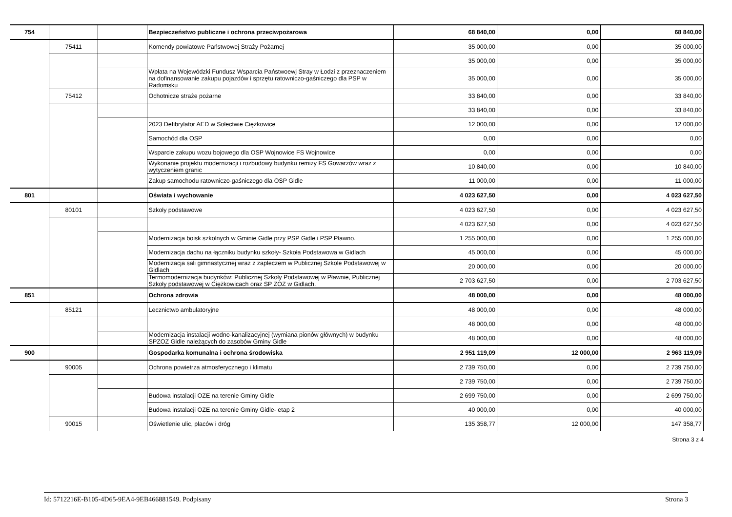| 754 | | | Bezpieczeństwo publiczne i ochrona przeciwpożarowa | 68 840,00 | 0,00 | 68 840,00 |
| | 75411 | | Komendy powiatowe Państwowej Straży Pożarnej | 35 000,00 | 0,00 | 35 000,00 |
| | | | | 35 000,00 | 0,00 | 35 000,00 |
| | | | Wpłata na Wojewódzki Fundusz Wsparcia Państwoewj Stray w Łodzi z przeznaczeniem na dofinansowanie zakupu pojazdów i sprzętu ratowniczo-gaśniczego dla PSP w Radomsku | 35 000,00 | 0,00 | 35 000,00 |
| | 75412 | | Ochotnicze straże pożarne | 33 840,00 | 0,00 | 33 840,00 |
| | | | | 33 840,00 | 0,00 | 33 840,00 |
| | | | 2023 Defibrylator AED w Sołectwie Ciężkowice | 12 000,00 | 0,00 | 12 000,00 |
| | | | Samochód dla OSP | 0,00 | 0,00 | 0,00 |
| | | | Wsparcie zakupu wozu bojowego dla OSP Wojnowice FS Wojnowice | 0,00 | 0,00 | 0,00 |
| | | | Wykonanie projektu modernizacji i rozbudowy budynku remizy FS Gowarzów wraz z wytyczeniem granic | 10 840,00 | 0,00 | 10 840,00 |
| | | | Zakup samochodu ratowniczo-gaśniczego dla OSP Gidle | 11 000,00 | 0,00 | 11 000,00 |
| 801 | | | Oświata i wychowanie | 4 023 627,50 | 0,00 | 4 023 627,50 |
| | 80101 | | Szkoły podstawowe | 4 023 627,50 | 0,00 | 4 023 627,50 |
| | | | | 4 023 627,50 | 0,00 | 4 023 627,50 |
| | | | Modernizacja boisk szkolnych w Gminie Gidle przy PSP Gidle i PSP Pławno. | 1 255 000,00 | 0,00 | 1 255 000,00 |
| | | | Modernizacja dachu na łączniku budynku szkoły- Szkoła Podstawowa w Gidlach | 45 000,00 | 0,00 | 45 000,00 |
| | | | Modernizacja sali gimnastycznej wraz z zapleczem w Publicznej Szkole Podstawowej w Gidlach | 20 000,00 | 0,00 | 20 000,00 |
| | | | Termomodernizacja budynków: Publicznej Szkoły Podstawowej w Pławnie, Publicznej Szkoły podstawowej w Ciężkowicach oraz SP ZOZ w Gidlach. | 2 703 627,50 | 0,00 | 2 703 627,50 |
| 851 | | | Ochrona zdrowia | 48 000,00 | 0,00 | 48 000,00 |
| | 85121 | | Lecznictwo ambulatoryjne | 48 000,00 | 0,00 | 48 000,00 |
| | | | | 48 000,00 | 0,00 | 48 000,00 |
| | | | Modernizacja instalacji wodno-kanalizacyjnej (wymiana pionów głównych) w budynku SPZOZ Gidle należących do zasobów Gminy Gidle | 48 000,00 | 0,00 | 48 000,00 |
| 900 | | | Gospodarka komunalna i ochrona środowiska | 2 951 119,09 | 12 000,00 | 2 963 119,09 |
| | 90005 | | Ochrona powietrza atmosferycznego i klimatu | 2 739 750,00 | 0,00 | 2 739 750,00 |
| | | | | 2 739 750,00 | 0,00 | 2 739 750,00 |
| | | | Budowa instalacji OZE na terenie Gminy Gidle | 2 699 750,00 | 0,00 | 2 699 750,00 |
| | | | Budowa instalacji OZE na terenie Gminy Gidle- etap 2 | 40 000,00 | 0,00 | 40 000,00 |
| | 90015 | | Oświetlenie ulic, placów i dróg | 135 358,77 | 12 000,00 | 147 358,77 |
Strona 3 z 4
Id: 5712216E-B105-4D65-9EA4-9EB466881549. Podpisany Strona 3